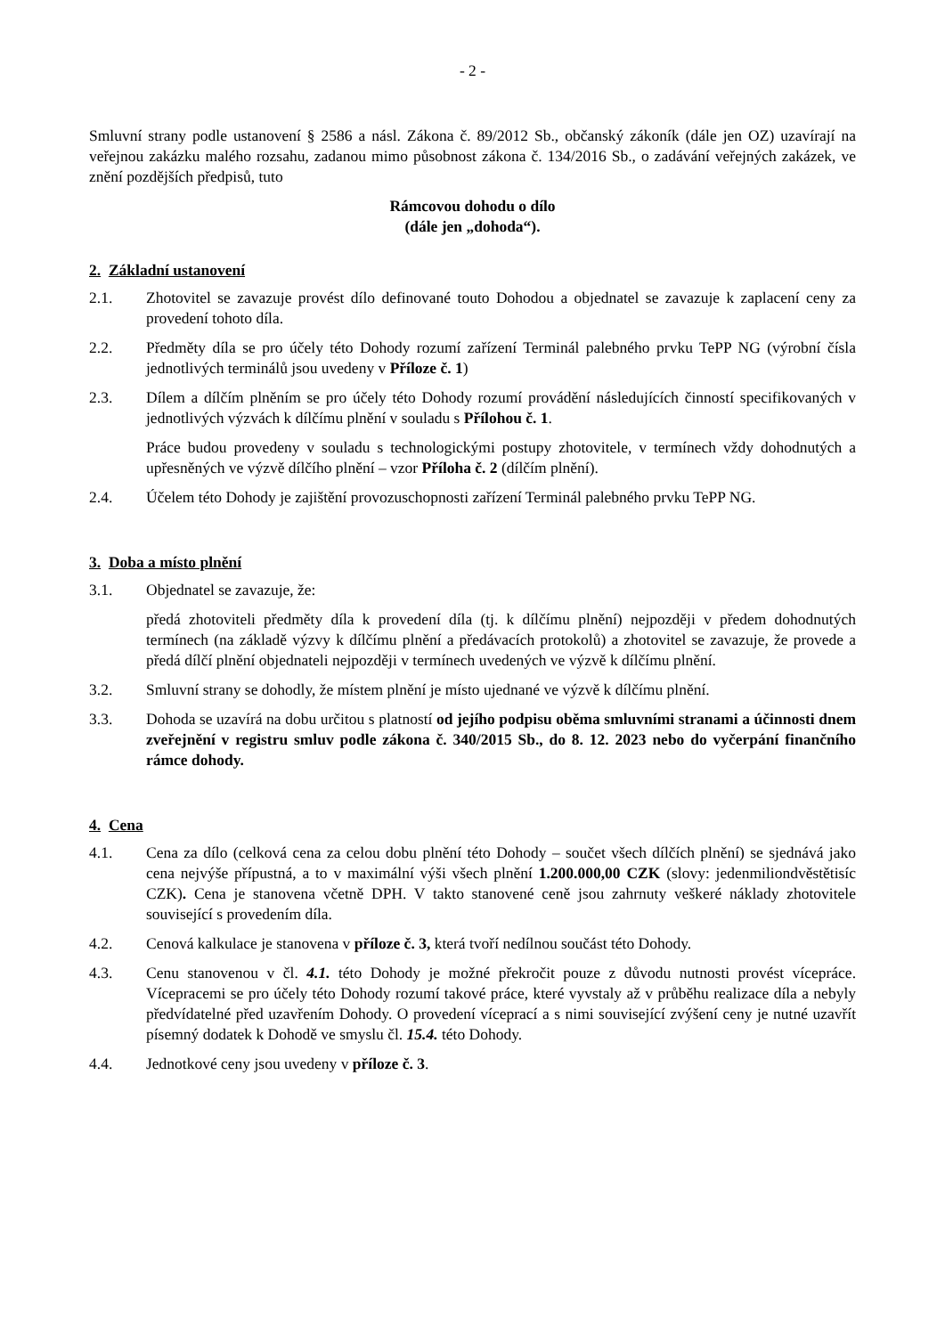- 2 -
Smluvní strany podle ustanovení § 2586 a násl. Zákona č. 89/2012 Sb., občanský zákoník (dále jen OZ) uzavírají na veřejnou zakázku malého rozsahu, zadanou mimo působnost zákona č. 134/2016 Sb., o zadávání veřejných zakázek, ve znění pozdějších předpisů, tuto
Rámcovou dohodu o dílo
(dále jen „dohoda“).
2. Základní ustanovení
2.1. Zhotovitel se zavazuje provést dílo definované touto Dohodou a objednatel se zavazuje k zaplacení ceny za provedení tohoto díla.
2.2. Předměty díla se pro účely této Dohody rozumí zařízení Terminál palebného prvku TePP NG (výrobní čísla jednotlivých terminálů jsou uvedeny v Příloze č. 1)
2.3. Dílem a dílčím plněním se pro účely této Dohody rozumí provádění následujících činností specifikovaných v jednotlivých výzvách k dílčímu plnění v souladu s Přílohou č. 1.
Práce budou provedeny v souladu s technologickými postupy zhotovitele, v termínech vždy dohodnutých a upřesněných ve výzvě dílčího plnění – vzor Příloha č. 2 (dílčím plnění).
2.4. Účelem této Dohody je zajištění provozuschopnosti zařízení Terminál palebného prvku TePP NG.
3. Doba a místo plnění
3.1. Objednatel se zavazuje, že:
předá zhotoviteli předměty díla k provedení díla (tj. k dílčímu plnění) nejpozději v předem dohodnutých termínech (na základě výzvy k dílčímu plnění a předávacích protokolů) a zhotovitel se zavazuje, že provede a předá dílčí plnění objednateli nejpozději v termínech uvedených ve výzvě k dílčímu plnění.
3.2. Smluvní strany se dohodly, že místem plnění je místo ujednané ve výzvě k dílčímu plnění.
3.3. Dohoda se uzavírá na dobu určitou s platností od jejího podpisu oběma smluvními stranami a účinnosti dnem zveřejnění v registru smluv podle zákona č. 340/2015 Sb., do 8. 12. 2023 nebo do vyčerpání finančního rámce dohody.
4. Cena
4.1. Cena za dílo (celková cena za celou dobu plnění této Dohody – součet všech dílčích plnění) se sjednává jako cena nejvýše přípustná, a to v maximální výši všech plnění 1.200.000,00 CZK (slovy: jedenmiliondvěstětisíc CZK). Cena je stanovena včetně DPH. V takto stanovené ceně jsou zahrnuty veškeré náklady zhotovitele související s provedením díla.
4.2. Cenová kalkulace je stanovena v příloze č. 3, která tvoří nedílnou součást této Dohody.
4.3. Cenu stanovenou v čl. 4.1. této Dohody je možné překročit pouze z důvodu nutnosti provést vícepráce. Vícepracemi se pro účely této Dohody rozumí takové práce, které vyvstaly až v průběhu realizace díla a nebyly předvídatelné před uzavřením Dohody. O provedení víceprací a s nimi související zvýšení ceny je nutné uzavřít písemný dodatek k Dohodě ve smyslu čl. 15.4. této Dohody.
4.4. Jednotkové ceny jsou uvedeny v příloze č. 3.